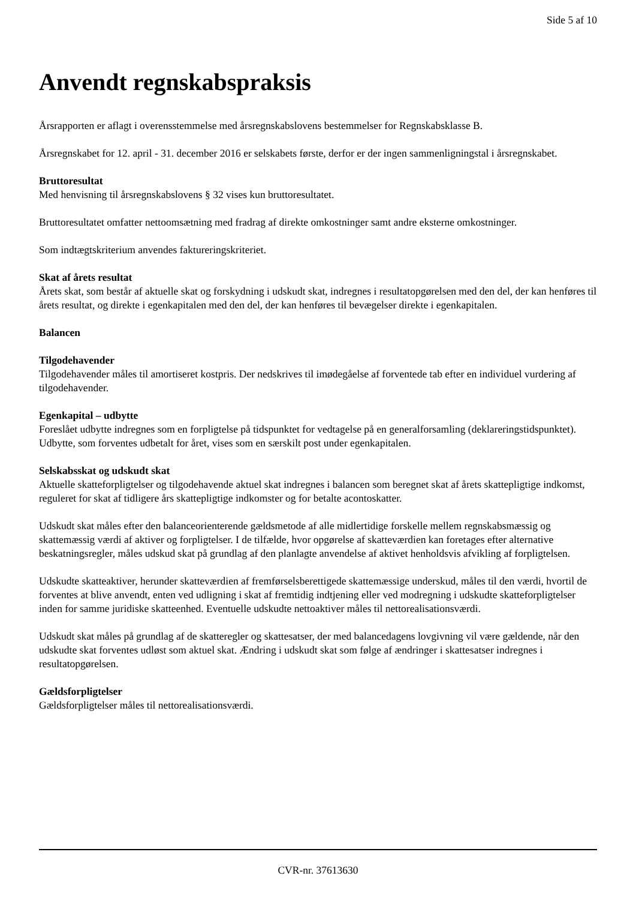Side 5 af 10
Anvendt regnskabspraksis
Årsrapporten er aflagt i overensstemmelse med årsregnskabslovens bestemmelser for Regnskabsklasse B.
Årsregnskabet for 12. april - 31. december 2016 er selskabets første, derfor er der ingen sammenligningstal i årsregnskabet.
Bruttoresultat
Med henvisning til årsregnskabslovens § 32 vises kun bruttoresultatet.
Bruttoresultatet omfatter nettoomsætning med fradrag af direkte omkostninger samt andre eksterne omkostninger.
Som indtægtskriterium anvendes faktureringskriteriet.
Skat af årets resultat
Årets skat, som består af aktuelle skat og forskydning i udskudt skat, indregnes i resultatopgørelsen med den del, der kan henføres til årets resultat, og direkte i egenkapitalen med den del, der kan henføres til bevægelser direkte i egenkapitalen.
Balancen
Tilgodehavender
Tilgodehavender måles til amortiseret kostpris. Der nedskrives til imødegåelse af forventede tab efter en individuel vurdering af tilgodehavender.
Egenkapital – udbytte
Foreslået udbytte indregnes som en forpligtelse på tidspunktet for vedtagelse på en generalforsamling (deklareringstidspunktet). Udbytte, som forventes udbetalt for året, vises som en særskilt post under egenkapitalen.
Selskabsskat og udskudt skat
Aktuelle skatteforpligtelser og tilgodehavende aktuel skat indregnes i balancen som beregnet skat af årets skattepligtige indkomst, reguleret for skat af tidligere års skattepligtige indkomster og for betalte acontoskatter.
Udskudt skat måles efter den balanceorienterende gældsmetode af alle midlertidige forskelle mellem regnskabsmæssig og skattemæssig værdi af aktiver og forpligtelser. I de tilfælde, hvor opgørelse af skatteværdien kan foretages efter alternative beskatningsregler, måles udskud skat på grundlag af den planlagte anvendelse af aktivet henholdsvis afvikling af forpligtelsen.
Udskudte skatteaktiver, herunder skatteværdien af fremførselsberettigede skattemæssige underskud, måles til den værdi, hvortil de forventes at blive anvendt, enten ved udligning i skat af fremtidig indtjening eller ved modregning i udskudte skatteforpligtelser inden for samme juridiske skatteenhed. Eventuelle udskudte nettoaktiver måles til nettorealisationsværdi.
Udskudt skat måles på grundlag af de skatteregler og skattesatser, der med balancedagens lovgivning vil være gældende, når den udskudte skat forventes udløst som aktuel skat. Ændring i udskudt skat som følge af ændringer i skattesatser indregnes i resultatopgørelsen.
Gældsforpligtelser
Gældsforpligtelser måles til nettorealisationsværdi.
CVR-nr. 37613630